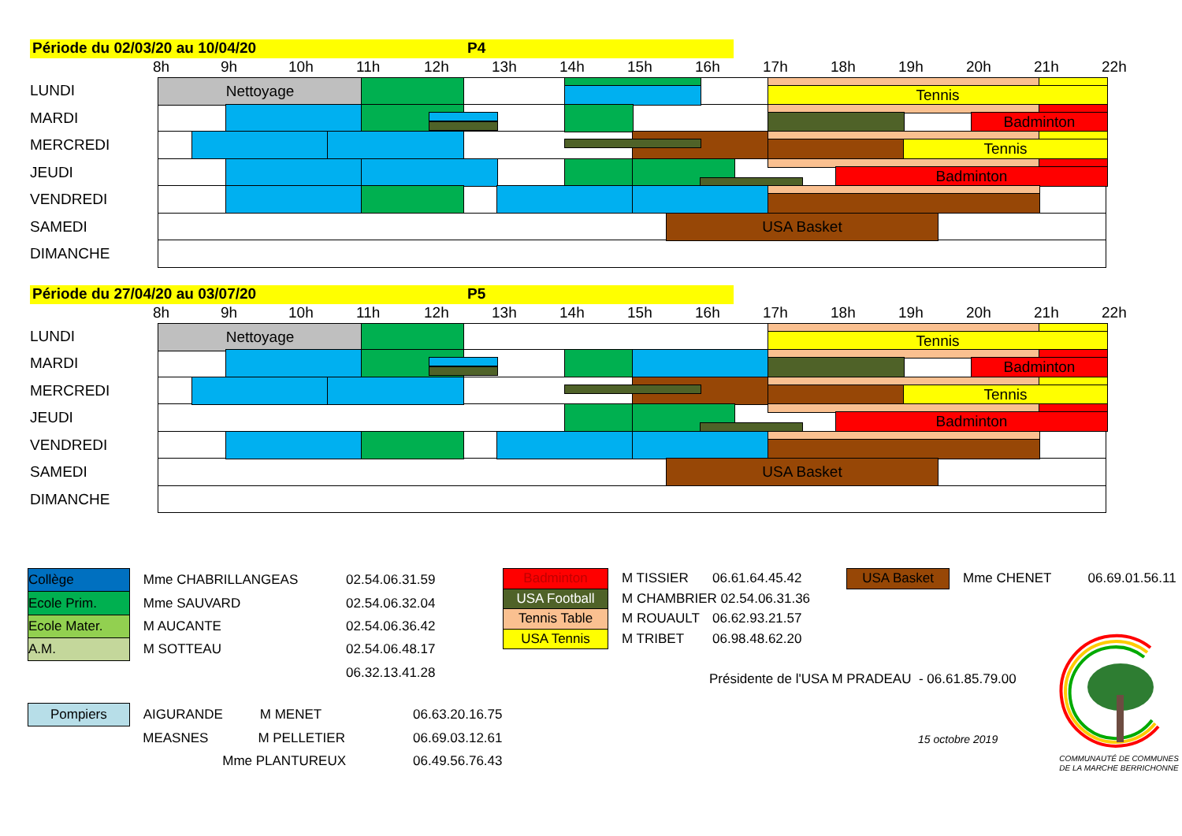Période du 02/03/20 au 10/04/20 P4
8h 9h 10h 11h 12h 13h 14h 15h 16h 17h 18h 19h 20h 21h 22h
LUNDI
Nettoyage
Tennis
MARDI
Badminton
MERCREDI
Tennis
JEUDI
Badminton
VENDREDI
SAMEDI
USA Basket
DIMANCHE
Période du 27/04/20 au 03/07/20 P5
8h 9h 10h 11h 12h 13h 14h 15h 16h 17h 18h 19h 20h 21h 22h
LUNDI
Nettoyage
Tennis
MARDI
Badminton
MERCREDI
Tennis
JEUDI
Badminton
VENDREDI
SAMEDI
USA Basket
DIMANCHE
| Collège | Mme CHABRILLANGEAS | 02.54.06.31.59 |
| Ecole Prim. | Mme SAUVARD | 02.54.06.32.04 |
| Ecole Mater. | M AUCANTE | 02.54.06.36.42 |
| A.M. | M SOTTEAU | 02.54.06.48.17 |
| | | 06.32.13.41.28 |
| Pompiers | AIGURANDE M MENET | 06.63.20.16.75 |
| | MEASNES M PELLETIER | 06.69.03.12.61 |
| | Mme PLANTUREUX | 06.49.56.76.43 |
| Badminton | M TISSIER | 06.61.64.45.42 | USA Basket | Mme CHENET | 06.69.01.56.11 |
| USA Football | M CHAMBRIER 02.54.06.31.36 | | | | |
| Tennis Table | M ROUAULT | 06.62.93.21.57 | | | |
| USA Tennis | M TRIBET | 06.98.48.62.20 | | | |
Présidente de l'USA M PRADEAU - 06.61.85.79.00
15 octobre 2019
COMMUNAUTÉ DE COMMUNES
DE LA MARCHE BERRICHONNE